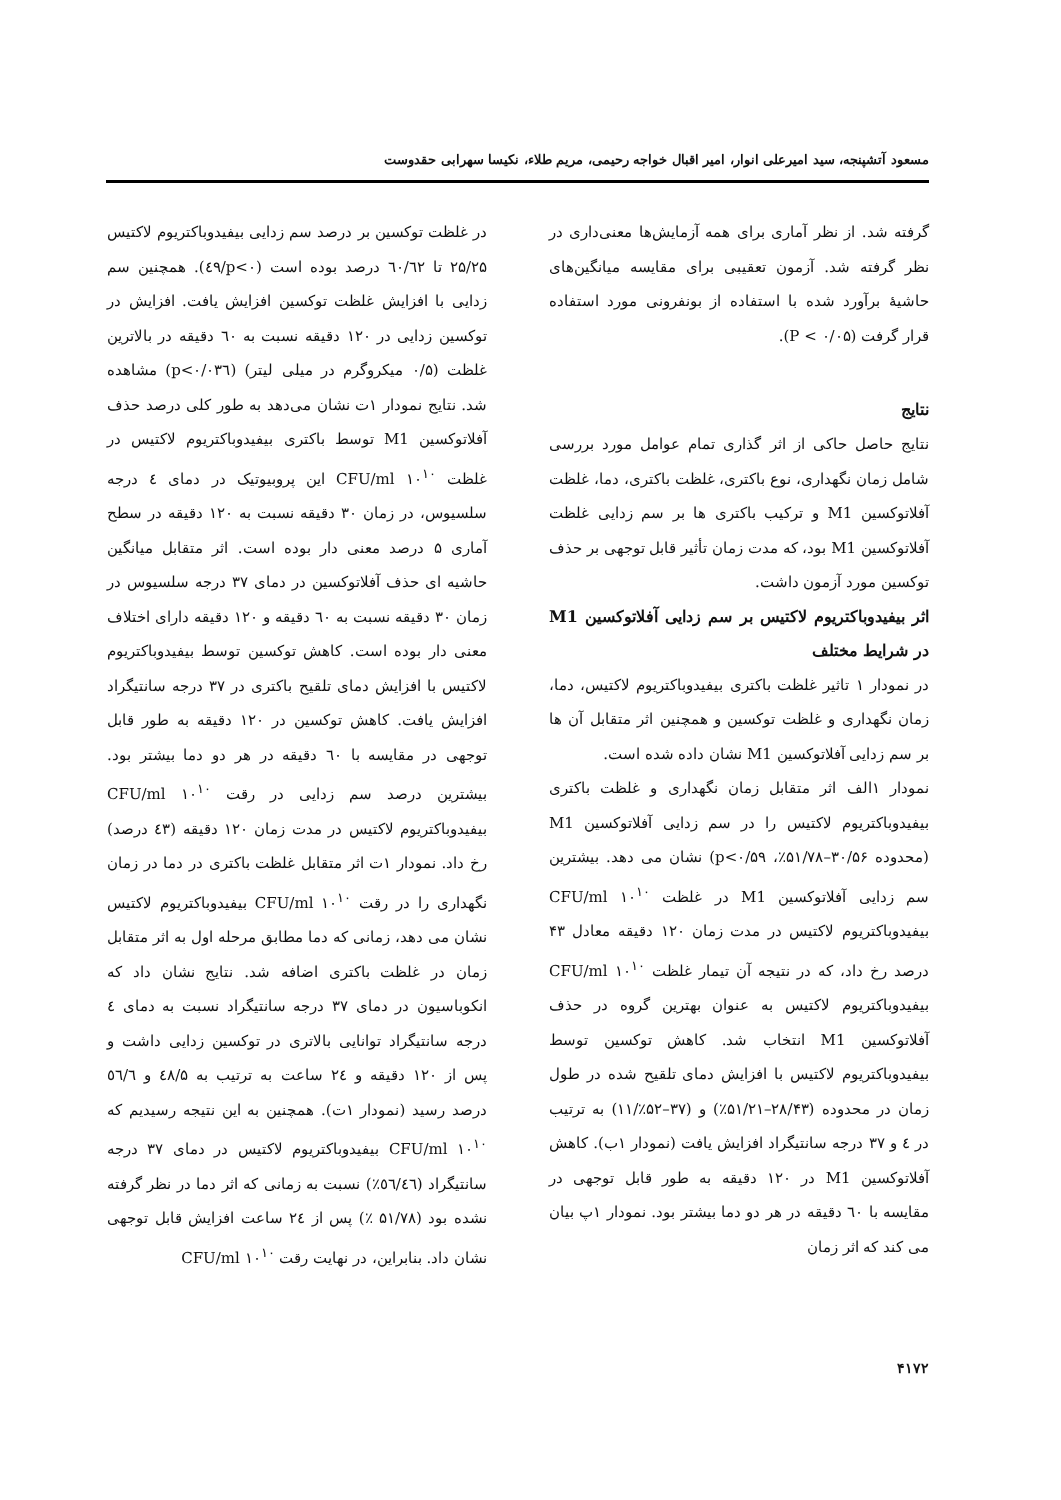مسعود آتشپنجه، سید امیرعلی انوار، امیر اقبال خواجه رحیمی، مریم طلاء، نکیسا سهرابی حقدوست
گرفته شد. از نظر آماری برای همه آزمایش‌ها معنی‌داری در نظر گرفته شد. آزمون تعقیبی برای مقایسه میانگین‌های حاشیهٔ برآورد شده با استفاده از بونفرونی مورد استفاده قرار گرفت (P < ۰/۰۵).
نتایج
نتایج حاصل حاکی از اثر گذاری تمام عوامل مورد بررسی شامل زمان نگهداری، نوع باکتری، غلظت باکتری، دما، غلظت آفلاتوکسین M1 و ترکیب باکتری ها بر سم زدایی غلظت آفلاتوکسین M1 بود، که مدت زمان تأثیر قابل توجهی بر حذف توکسین مورد آزمون داشت.
اثر بیفیدوباکتریوم لاکتیس بر سم زدایی آفلاتوکسین M1 در شرایط مختلف
در نمودار ۱ تاثیر غلظت باکتری بیفیدوباکتریوم لاکتیس، دما، زمان نگهداری و غلظت توکسین و همچنین اثر متقابل آن ها بر سم زدایی آفلاتوکسین M1 نشان داده شده است.
نمودار ۱الف اثر متقابل زمان نگهداری و غلظت باکتری بیفیدوباکتریوم لاکتیس را در سم زدایی آفلاتوکسین M1 (محدوده ۳۰/۵۶–۵۱/۷۸٪، p<۰/۵۹) نشان می دهد. بیشترین سم زدایی آفلاتوکسین M1 در غلظت ۱۰<sup>۱۰</sup> CFU/ml بیفیدوباکتریوم لاکتیس در مدت زمان ۱۲۰ دقیقه معادل ۴۳ درصد رخ داد، که در نتیجه آن تیمار غلظت ۱۰<sup>۱۰</sup> CFU/ml بیفیدوباکتریوم لاکتیس به عنوان بهترین گروه در حذف آفلاتوکسین M1 انتخاب شد. کاهش توکسین توسط بیفیدوباکتریوم لاکتیس با افزایش دمای تلقیح شده در طول زمان در محدوده (۲۸/۴۳–۵۱/۲۱٪) و (۳۷–۵۲٪/۱۱) به ترتیب در ٤ و ۳۷ درجه سانتیگراد افزایش یافت (نمودار ۱ب). کاهش آفلاتوکسین M1 در ۱۲۰ دقیقه به طور قابل توجهی در مقایسه با ٦۰ دقیقه در هر دو دما بیشتر بود. نمودار ۱پ بیان می کند که اثر زمان
در غلظت توکسین بر درصد سم زدایی بیفیدوباکتریوم لاکتیس ۲۵/۲۵ تا ٦۰/٦۲ درصد بوده است (p<۰/٤۹). همچنین سم زدایی با افزایش غلظت توکسین افزایش یافت. افزایش در توکسین زدایی در ۱۲۰ دقیقه نسبت به ٦۰ دقیقه در بالاترین غلظت (۰/۵ میکروگرم در میلی لیتر) (p<۰/۰۳٦) مشاهده شد. نتایج نمودار ۱ت نشان می‌دهد به طور کلی درصد حذف آفلاتوکسین M1 توسط باکتری بیفیدوباکتریوم لاکتیس در غلظت ۱۰<sup>۱۰</sup> CFU/ml این پروبیوتیک در دمای ٤ درجه سلسیوس، در زمان ۳۰ دقیقه نسبت به ۱۲۰ دقیقه در سطح آماری ۵ درصد معنی دار بوده است. اثر متقابل میانگین حاشیه ای حذف آفلاتوکسین در دمای ۳۷ درجه سلسیوس در زمان ۳۰ دقیقه نسبت به ٦۰ دقیقه و ۱۲۰ دقیقه دارای اختلاف معنی دار بوده است. کاهش توکسین توسط بیفیدوباکتریوم لاکتیس با افزایش دمای تلقیح باکتری در ۳۷ درجه سانتیگراد افزایش یافت. کاهش توکسین در ۱۲۰ دقیقه به طور قابل توجهی در مقایسه با ٦۰ دقیقه در هر دو دما بیشتر بود. بیشترین درصد سم زدایی در رقت ۱۰<sup>۱۰</sup> CFU/ml بیفیدوباکتریوم لاکتیس در مدت زمان ۱۲۰ دقیقه (٤۳ درصد) رخ داد. نمودار ۱ت اثر متقابل غلظت باکتری در دما در زمان نگهداری را در رقت ۱۰<sup>۱۰</sup> CFU/ml بیفیدوباکتریوم لاکتیس نشان می دهد، زمانی که دما مطابق مرحله اول به اثر متقابل زمان در غلظت باکتری اضافه شد. نتایج نشان داد که انکوباسیون در دمای ۳۷ درجه سانتیگراد نسبت به دمای ٤ درجه سانتیگراد توانایی بالاتری در توکسین زدایی داشت و پس از ۱۲۰ دقیقه و ۲٤ ساعت به ترتیب به ٤۸/۵ و ٥٦/٦ درصد رسید (نمودار ۱ت). همچنین به این نتیجه رسیدیم که ۱۰<sup>۱۰</sup> CFU/ml بیفیدوباکتریوم لاکتیس در دمای ۳۷ درجه سانتیگراد (٥٦/٤٦٪) نسبت به زمانی که اثر دما در نظر گرفته نشده بود (۵۱/۷۸ ٪) پس از ۲٤ ساعت افزایش قابل توجهی نشان داد. بنابراین، در نهایت رقت ۱۰<sup>۱۰</sup> CFU/ml
۴۱۷۲